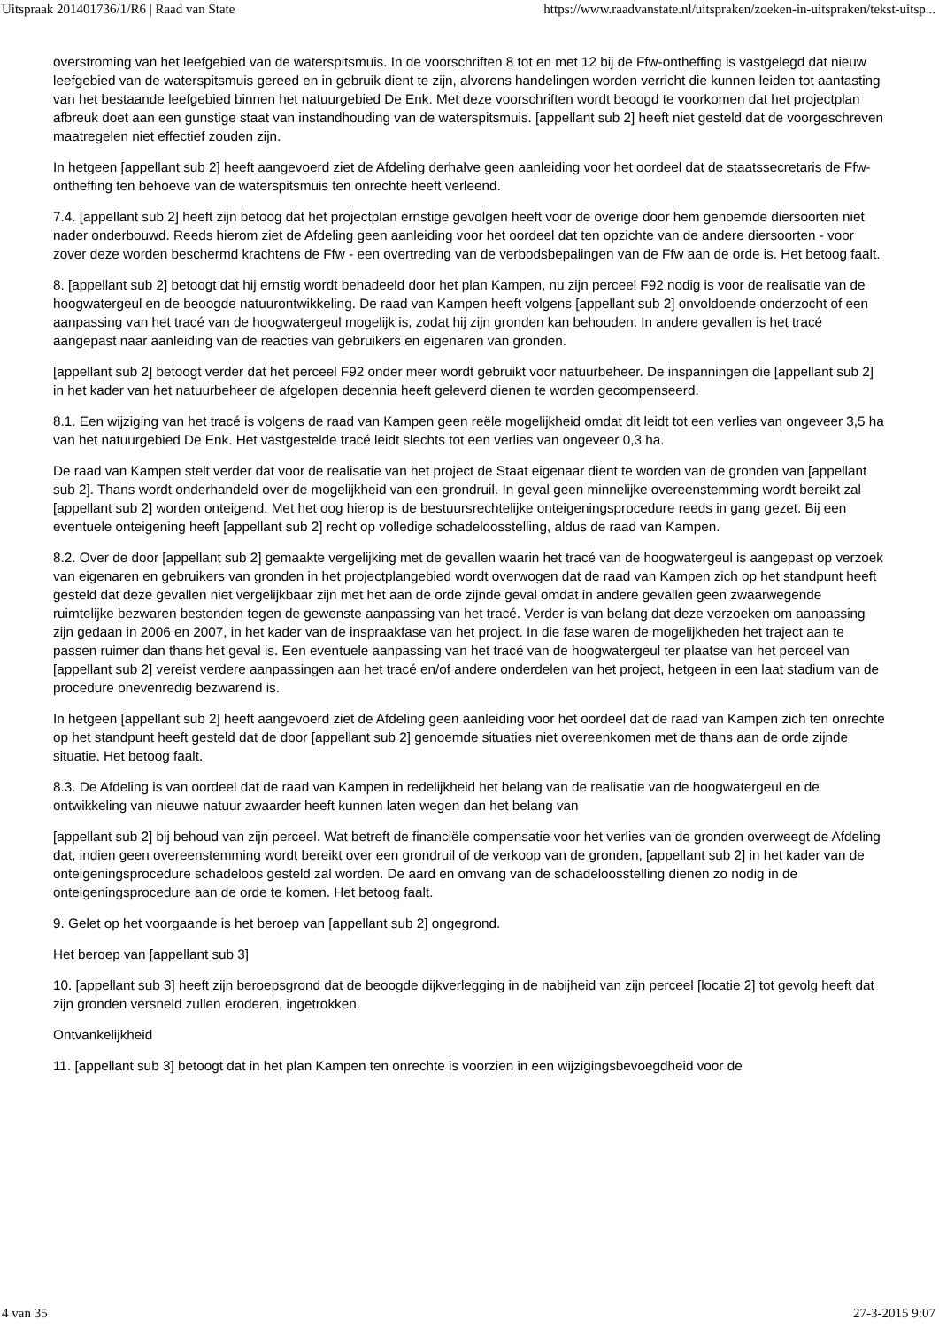Uitspraak 201401736/1/R6 | Raad van State https://www.raadvanstate.nl/uitspraken/zoeken-in-uitspraken/tekst-uitsp...
overstroming van het leefgebied van de waterspitsmuis. In de voorschriften 8 tot en met 12 bij de Ffw-ontheffing is vastgelegd dat nieuw leefgebied van de waterspitsmuis gereed en in gebruik dient te zijn, alvorens handelingen worden verricht die kunnen leiden tot aantasting van het bestaande leefgebied binnen het natuurgebied De Enk. Met deze voorschriften wordt beoogd te voorkomen dat het projectplan afbreuk doet aan een gunstige staat van instandhouding van de waterspitsmuis. [appellant sub 2] heeft niet gesteld dat de voorgeschreven maatregelen niet effectief zouden zijn.
In hetgeen [appellant sub 2] heeft aangevoerd ziet de Afdeling derhalve geen aanleiding voor het oordeel dat de staatssecretaris de Ffw-ontheffing ten behoeve van de waterspitsmuis ten onrechte heeft verleend.
7.4. [appellant sub 2] heeft zijn betoog dat het projectplan ernstige gevolgen heeft voor de overige door hem genoemde diersoorten niet nader onderbouwd. Reeds hierom ziet de Afdeling geen aanleiding voor het oordeel dat ten opzichte van de andere diersoorten - voor zover deze worden beschermd krachtens de Ffw - een overtreding van de verbodsbepalingen van de Ffw aan de orde is. Het betoog faalt.
8. [appellant sub 2] betoogt dat hij ernstig wordt benadeeld door het plan Kampen, nu zijn perceel F92 nodig is voor de realisatie van de hoogwatergeul en de beoogde natuurontwikkeling. De raad van Kampen heeft volgens [appellant sub 2] onvoldoende onderzocht of een aanpassing van het tracé van de hoogwatergeul mogelijk is, zodat hij zijn gronden kan behouden. In andere gevallen is het tracé aangepast naar aanleiding van de reacties van gebruikers en eigenaren van gronden.
[appellant sub 2] betoogt verder dat het perceel F92 onder meer wordt gebruikt voor natuurbeheer. De inspanningen die [appellant sub 2] in het kader van het natuurbeheer de afgelopen decennia heeft geleverd dienen te worden gecompenseerd.
8.1. Een wijziging van het tracé is volgens de raad van Kampen geen reële mogelijkheid omdat dit leidt tot een verlies van ongeveer 3,5 ha van het natuurgebied De Enk. Het vastgestelde tracé leidt slechts tot een verlies van ongeveer 0,3 ha.
De raad van Kampen stelt verder dat voor de realisatie van het project de Staat eigenaar dient te worden van de gronden van [appellant sub 2]. Thans wordt onderhandeld over de mogelijkheid van een grondruil. In geval geen minnelijke overeenstemming wordt bereikt zal [appellant sub 2] worden onteigend. Met het oog hierop is de bestuursrechtelijke onteigeningsprocedure reeds in gang gezet. Bij een eventuele onteigening heeft [appellant sub 2] recht op volledige schadeloosstelling, aldus de raad van Kampen.
8.2. Over de door [appellant sub 2] gemaakte vergelijking met de gevallen waarin het tracé van de hoogwatergeul is aangepast op verzoek van eigenaren en gebruikers van gronden in het projectplangebied wordt overwogen dat de raad van Kampen zich op het standpunt heeft gesteld dat deze gevallen niet vergelijkbaar zijn met het aan de orde zijnde geval omdat in andere gevallen geen zwaarwegende ruimtelijke bezwaren bestonden tegen de gewenste aanpassing van het tracé. Verder is van belang dat deze verzoeken om aanpassing zijn gedaan in 2006 en 2007, in het kader van de inspraakfase van het project. In die fase waren de mogelijkheden het traject aan te passen ruimer dan thans het geval is. Een eventuele aanpassing van het tracé van de hoogwatergeul ter plaatse van het perceel van [appellant sub 2] vereist verdere aanpassingen aan het tracé en/of andere onderdelen van het project, hetgeen in een laat stadium van de procedure onevenredig bezwarend is.
In hetgeen [appellant sub 2] heeft aangevoerd ziet de Afdeling geen aanleiding voor het oordeel dat de raad van Kampen zich ten onrechte op het standpunt heeft gesteld dat de door [appellant sub 2] genoemde situaties niet overeenkomen met de thans aan de orde zijnde situatie. Het betoog faalt.
8.3. De Afdeling is van oordeel dat de raad van Kampen in redelijkheid het belang van de realisatie van de hoogwatergeul en de ontwikkeling van nieuwe natuur zwaarder heeft kunnen laten wegen dan het belang van
[appellant sub 2] bij behoud van zijn perceel. Wat betreft de financiële compensatie voor het verlies van de gronden overweegt de Afdeling dat, indien geen overeenstemming wordt bereikt over een grondruil of de verkoop van de gronden, [appellant sub 2] in het kader van de onteigeningsprocedure schadeloos gesteld zal worden. De aard en omvang van de schadeloosstelling dienen zo nodig in de onteigeningsprocedure aan de orde te komen. Het betoog faalt.
9. Gelet op het voorgaande is het beroep van [appellant sub 2] ongegrond.
Het beroep van [appellant sub 3]
10. [appellant sub 3] heeft zijn beroepsgrond dat de beoogde dijkverlegging in de nabijheid van zijn perceel [locatie 2] tot gevolg heeft dat zijn gronden versneld zullen eroderen, ingetrokken.
Ontvankelijkheid
11. [appellant sub 3] betoogt dat in het plan Kampen ten onrechte is voorzien in een wijzigingsbevoegdheid voor de
4 van 35 27-3-2015 9:07